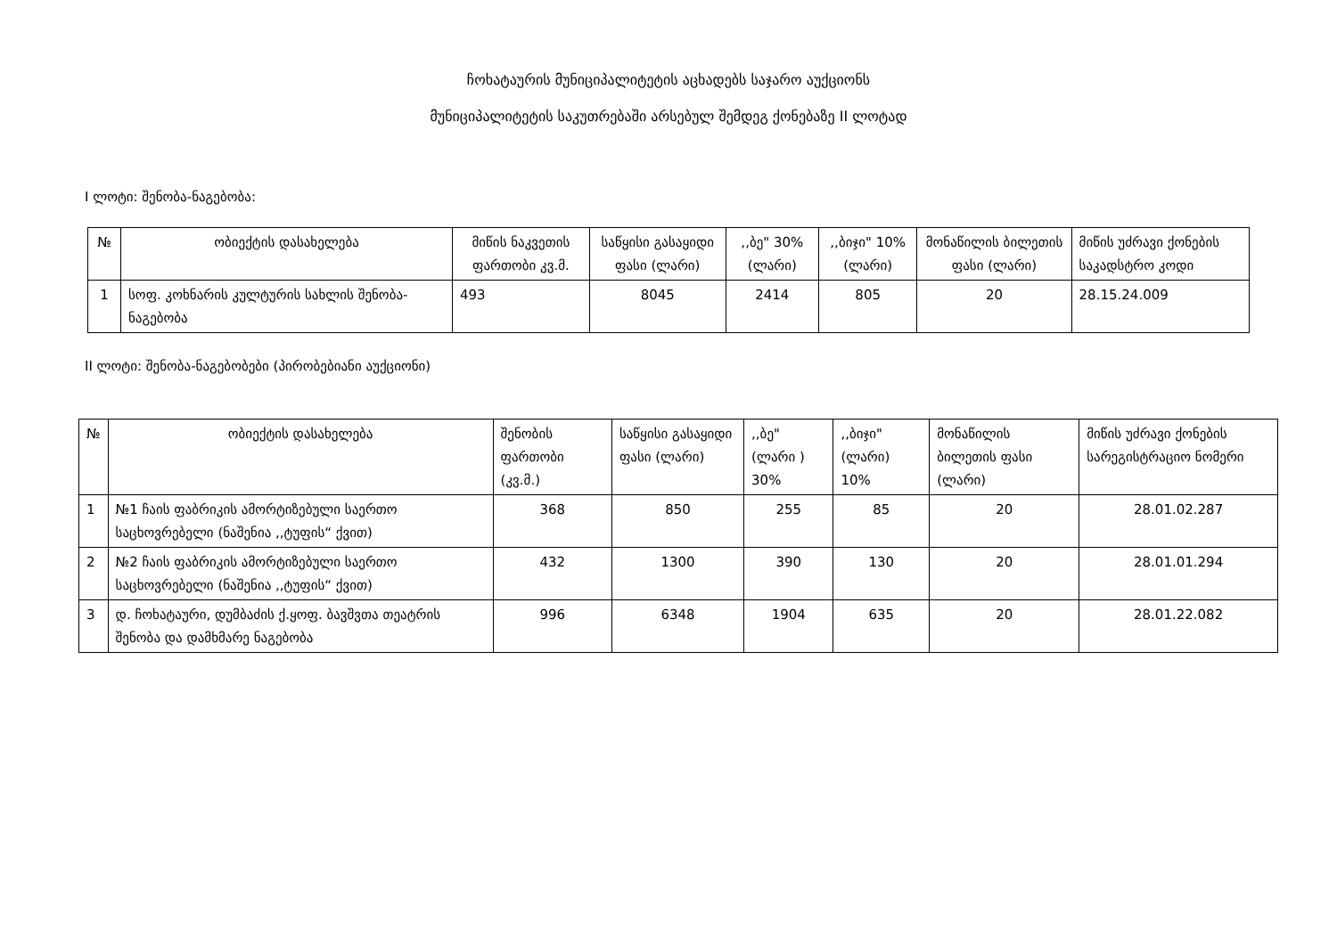ჩოხატაურის მუნიციპალიტეტის აცხადებს საჯარო აუქციონს
მუნიციპალიტეტის საკუთრებაში არსებულ შემდეგ ქონებაზე II ლოტად
I ლოტი: შენობა-ნაგებობა:
| № | ობიექტის დასახელება | მიწის ნაკვეთის ფართობი კვ.მ. | საწყისი გასაყიდი ფასი (ლარი) | ,,ბე" 30% (ლარი) | ,,ბიჯი" 10% (ლარი) | მონაწილის ბილეთის ფასი (ლარი) | მიწის უძრავი ქონების საკადსტრო კოდი |
| --- | --- | --- | --- | --- | --- | --- | --- |
| 1 | სოფ. კოხნარის კულტურის სახლის შენობა-ნაგებობა | 493 | 8045 | 2414 | 805 | 20 | 28.15.24.009 |
II ლოტი: შენობა-ნაგებობები (პირობებიანი აუქციონი)
| № | ობიექტის დასახელება | შენობის ფართობი (კვ.მ.) | საწყისი გასაყიდი ფასი (ლარი) | ,,ბე" (ლარი ) 30% | ,,ბიჯი" (ლარი) 10% | მონაწილის ბილეთის ფასი (ლარი) | მიწის უძრავი ქონების სარეგისტრაციო ნომერი |
| --- | --- | --- | --- | --- | --- | --- | --- |
| 1 | №1 ჩაის ფაბრიკის ამორტიზებული საერთო საცხოვრებელი (ნაშენია ,,ტუფის“ ქვით) | 368 | 850 | 255 | 85 | 20 | 28.01.02.287 |
| 2 | №2 ჩაის ფაბრიკის ამორტიზებული საერთო საცხოვრებელი (ნაშენია ,,ტუფის“ ქვით) | 432 | 1300 | 390 | 130 | 20 | 28.01.01.294 |
| 3 | დ. ჩოხატაური, დუმბაძის ქ.ყოფ. ბავშვთა თეატრის შენობა და დამხმარე ნაგებობა | 996 | 6348 | 1904 | 635 | 20 | 28.01.22.082 |